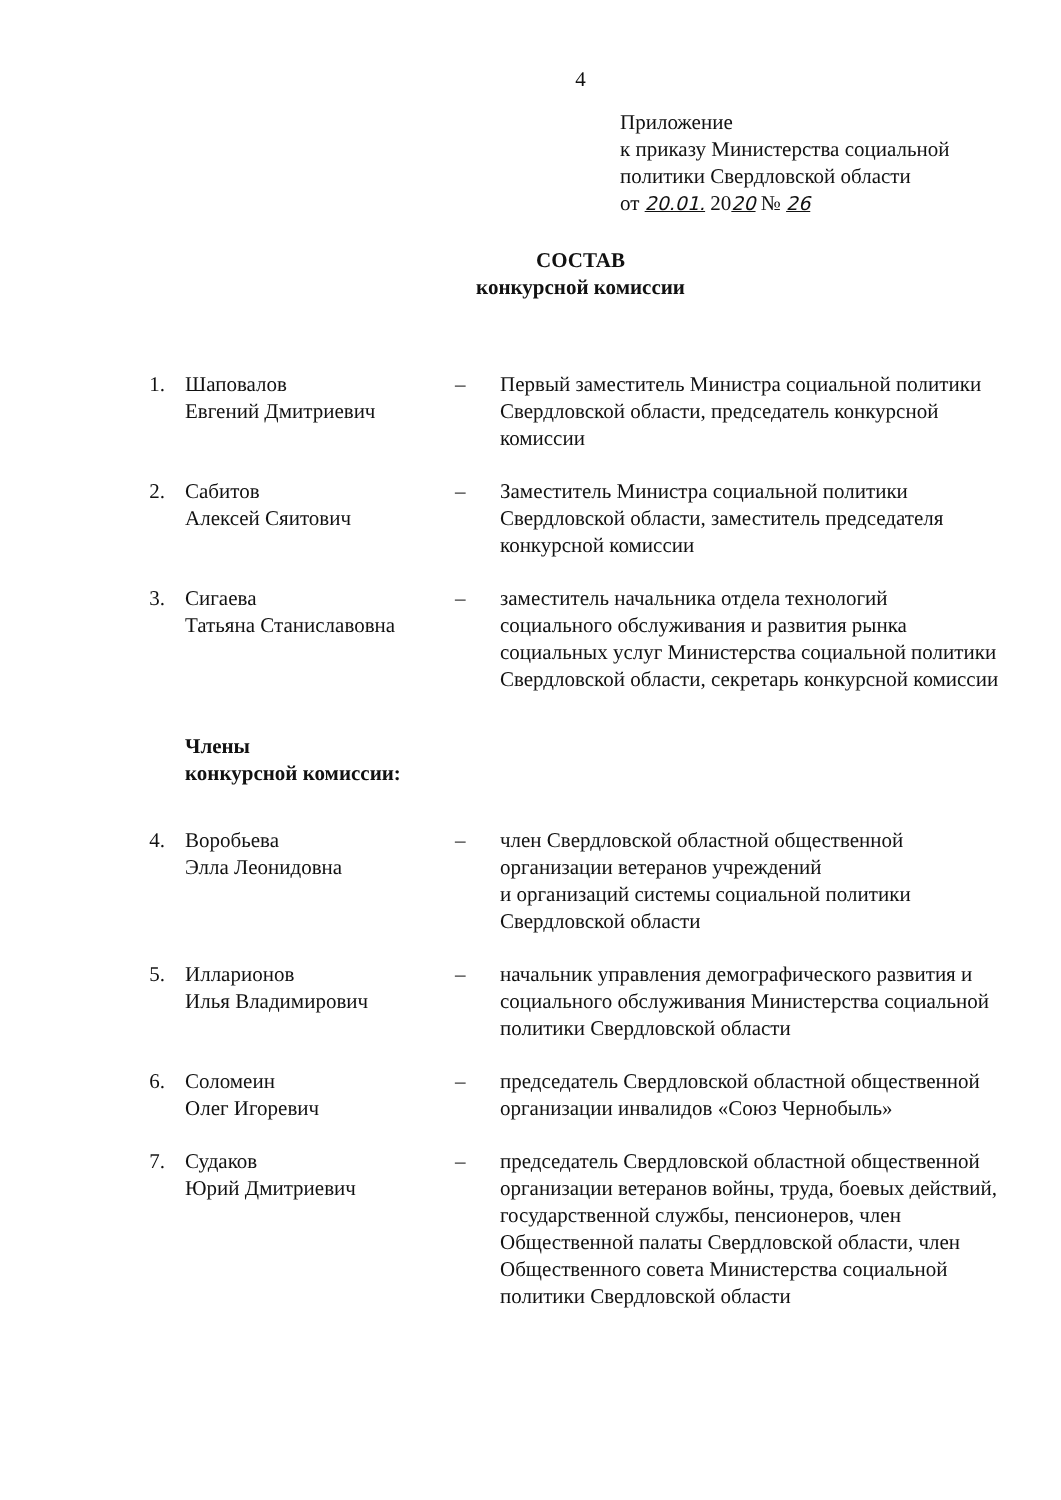4
Приложение
к приказу Министерства социальной
политики Свердловской области
от 20.01. 2020 № 26
СОСТАВ
конкурсной комиссии
1. Шаповалов
Евгений Дмитриевич
– Первый заместитель Министра социальной политики Свердловской области, председатель конкурсной комиссии
2. Сабитов
Алексей Сяитович
– Заместитель Министра социальной политики Свердловской области, заместитель председателя конкурсной комиссии
3. Сигаева
Татьяна Станиславовна
– заместитель начальника отдела технологий социального обслуживания и развития рынка социальных услуг Министерства социальной политики Свердловской области, секретарь конкурсной комиссии
Члены
конкурсной комиссии:
4. Воробьева
Элла Леонидовна
– член Свердловской областной общественной организации ветеранов учреждений
и организаций системы социальной политики Свердловской области
5. Илларионов
Илья Владимирович
– начальник управления демографического развития и социального обслуживания Министерства социальной политики Свердловской области
6. Соломеин
Олег Игоревич
– председатель Свердловской областной общественной организации инвалидов «Союз Чернобыль»
7. Судаков
Юрий Дмитриевич
– председатель Свердловской областной общественной организации ветеранов войны, труда, боевых действий, государственной службы, пенсионеров, член Общественной палаты Свердловской области, член Общественного совета Министерства социальной политики Свердловской области